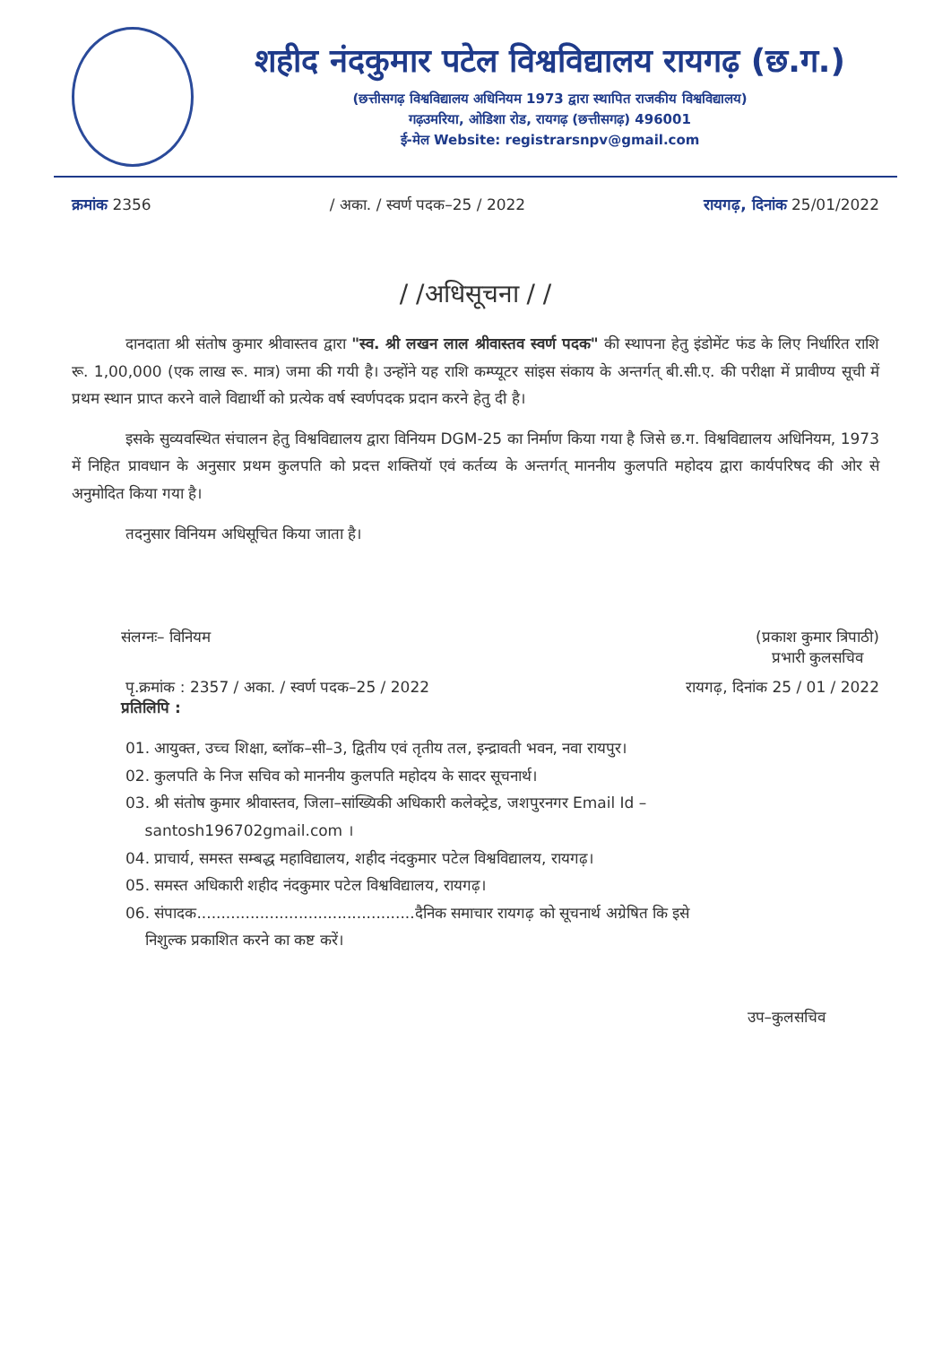शहीद नंदकुमार पटेल विश्वविद्यालय रायगढ़ (छ.ग.)
(छत्तीसगढ़ विश्वविद्यालय अधिनियम 1973 द्वारा स्थापित राजकीय विश्वविद्यालय)
गढ़उमरिया, ओडिशा रोड, रायगढ़ (छत्तीसगढ़) 496001
ई-मेल Website: registrarsnpv@gmail.com
क्रमांक 2356 / अका. / स्वर्ण पदक–25 / 2022 रायगढ़, दिनांक 25/01/2022
/ /अधिसूचना / /
दानदाता श्री संतोष कुमार श्रीवास्तव द्वारा "स्व. श्री लखन लाल श्रीवास्तव स्वर्ण पदक" की स्थापना हेतु इंडोमेंट फंड के लिए निर्धारित राशि रू. 1,00,000 (एक लाख रू. मात्र) जमा की गयी है। उन्होंने यह राशि कम्प्यूटर सांइस संकाय के अन्तर्गत् बी.सी.ए. की परीक्षा में प्रावीण्य सूची में प्रथम स्थान प्राप्त करने वाले विद्यार्थी को प्रत्येक वर्ष स्वर्णपदक प्रदान करने हेतु दी है।
इसके सुव्यवस्थित संचालन हेतु विश्वविद्यालय द्वारा विनियम DGM-25 का निर्माण किया गया है जिसे छ.ग. विश्वविद्यालय अधिनियम, 1973 में निहित प्रावधान के अनुसार प्रथम कुलपति को प्रदत्त शक्तियॉ एवं कर्तव्य के अन्तर्गत् माननीय कुलपति महोदय द्वारा कार्यपरिषद की ओर से अनुमोदित किया गया है।
तदनुसार विनियम अधिसूचित किया जाता है।
संलग्नः– विनियम (प्रकाश कुमार त्रिपाठी)
प्रभारी कुलसचिव
पृ.क्रमांक : 2357 / अका. / स्वर्ण पदक–25 / 2022 रायगढ़, दिनांक 25 / 01 / 2022
प्रतिलिपि :
01. आयुक्त, उच्च शिक्षा, ब्लॉक–सी–3, द्वितीय एवं तृतीय तल, इन्द्रावती भवन, नवा रायपुर।
02. कुलपति के निज सचिव को माननीय कुलपति महोदय के सादर सूचनार्थ।
03. श्री संतोष कुमार श्रीवास्तव, जिला–सांख्यिकी अधिकारी कलेक्ट्रेड, जशपुरनगर Email Id –
santosh196702gmail.com ।
04. प्राचार्य, समस्त सम्बद्ध महाविद्यालय, शहीद नंदकुमार पटेल विश्वविद्यालय, रायगढ़।
05. समस्त अधिकारी शहीद नंदकुमार पटेल विश्वविद्यालय, रायगढ़।
06. संपादक.............................................दैनिक समाचार रायगढ़ को सूचनार्थ अग्रेषित कि इसे
निशुल्क प्रकाशित करने का कष्ट करें।
उप–कुलसचिव